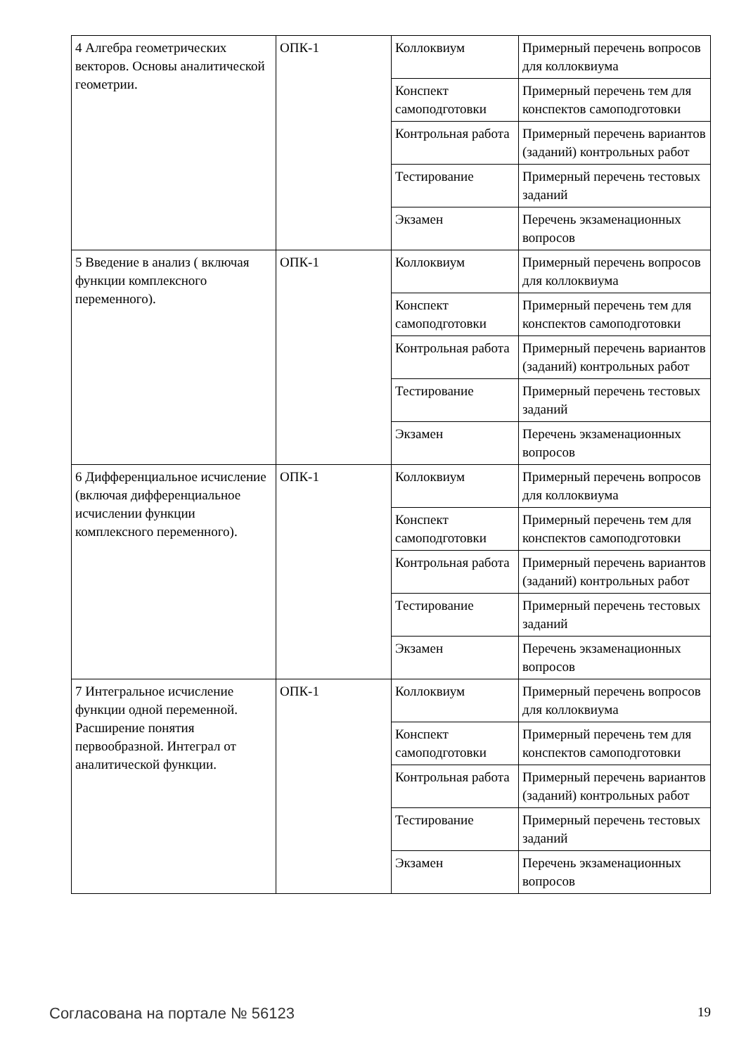| 4 Алгебра геометрических векторов. Основы аналитической геометрии. | ОПК-1 | Коллоквиум | Примерный перечень вопросов для коллоквиума |
| | | Конспект самоподготовки | Примерный перечень тем для конспектов самоподготовки |
| | | Контрольная работа | Примерный перечень вариантов (заданий) контрольных работ |
| | | Тестирование | Примерный перечень тестовых заданий |
| | | Экзамен | Перечень экзаменационных вопросов |
| 5 Введение в анализ ( включая функции комплексного переменного). | ОПК-1 | Коллоквиум | Примерный перечень вопросов для коллоквиума |
| | | Конспект самоподготовки | Примерный перечень тем для конспектов самоподготовки |
| | | Контрольная работа | Примерный перечень вариантов (заданий) контрольных работ |
| | | Тестирование | Примерный перечень тестовых заданий |
| | | Экзамен | Перечень экзаменационных вопросов |
| 6 Дифференциальное исчисление (включая дифференциальное исчислении функции комплексного переменного). | ОПК-1 | Коллоквиум | Примерный перечень вопросов для коллоквиума |
| | | Конспект самоподготовки | Примерный перечень тем для конспектов самоподготовки |
| | | Контрольная работа | Примерный перечень вариантов (заданий) контрольных работ |
| | | Тестирование | Примерный перечень тестовых заданий |
| | | Экзамен | Перечень экзаменационных вопросов |
| 7 Интегральное исчисление функции одной переменной. Расширение понятия первообразной. Интеграл от аналитической функции. | ОПК-1 | Коллоквиум | Примерный перечень вопросов для коллоквиума |
| | | Конспект самоподготовки | Примерный перечень тем для конспектов самоподготовки |
| | | Контрольная работа | Примерный перечень вариантов (заданий) контрольных работ |
| | | Тестирование | Примерный перечень тестовых заданий |
| | | Экзамен | Перечень экзаменационных вопросов |
Согласована на портале № 56123 19